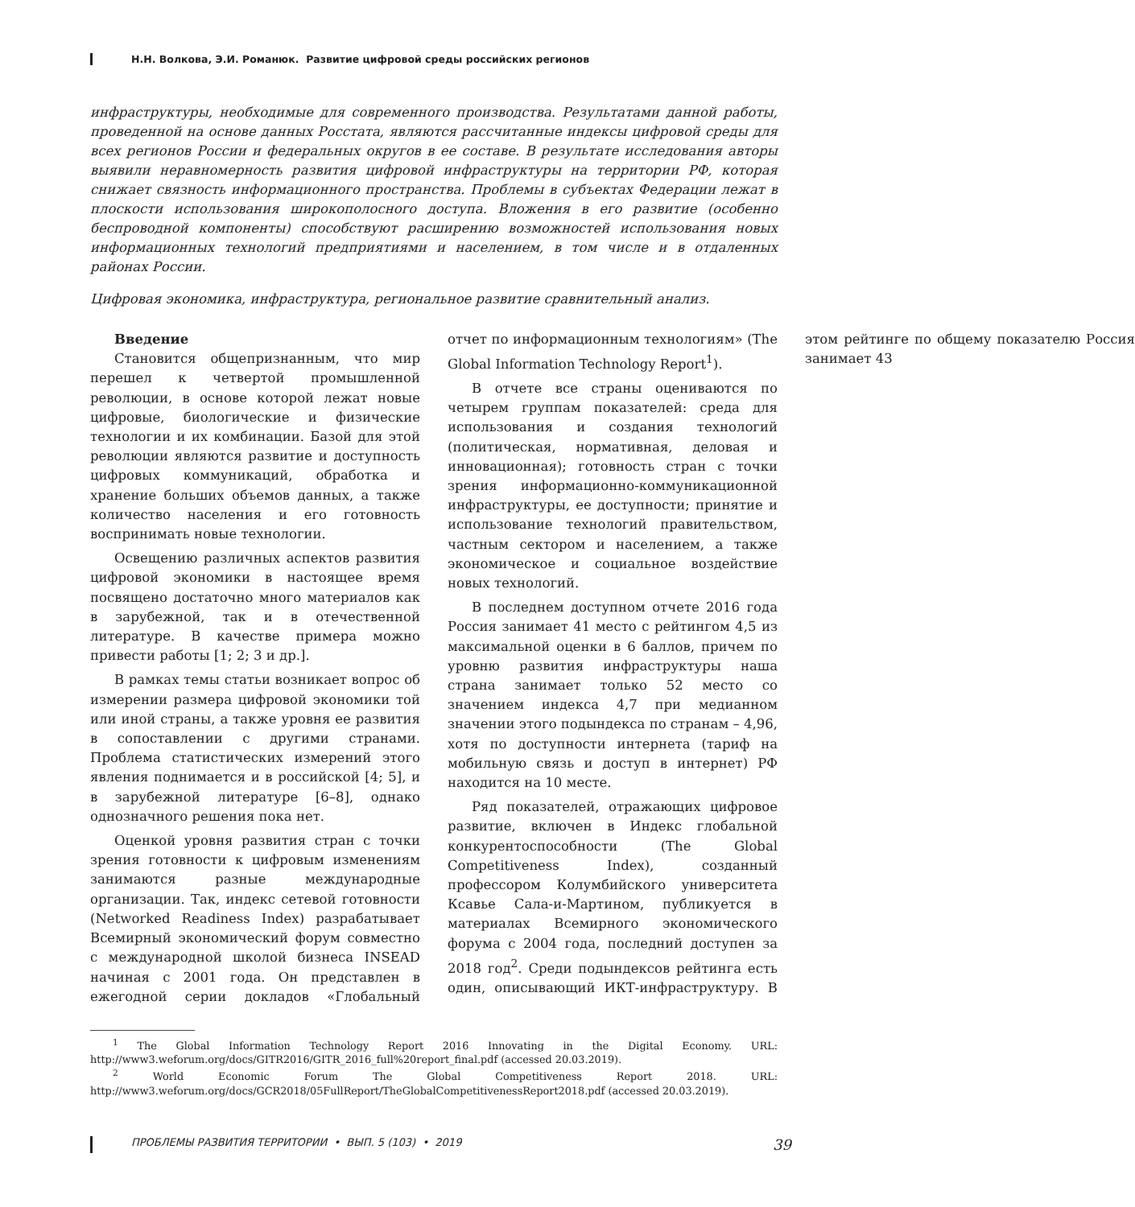Н.Н. Волкова, Э.И. Романюк. Развитие цифровой среды российских регионов
инфраструктуры, необходимые для современного производства. Результатами данной работы, проведенной на основе данных Росстата, являются рассчитанные индексы цифровой среды для всех регионов России и федеральных округов в ее составе. В результате исследования авторы выявили неравномерность развития цифровой инфраструктуры на территории РФ, которая снижает связность информационного пространства. Проблемы в субъектах Федерации лежат в плоскости использования широкополосного доступа. Вложения в его развитие (особенно беспроводной компоненты) способствуют расширению возможностей использования новых информационных технологий предприятиями и населением, в том числе и в отдаленных районах России.
Цифровая экономика, инфраструктура, региональное развитие сравнительный анализ.
Введение
Становится общепризнанным, что мир перешел к четвертой промышленной революции, в основе которой лежат новые цифровые, биологические и физические технологии и их комбинации. Базой для этой революции являются развитие и доступность цифровых коммуникаций, обработка и хранение больших объемов данных, а также количество населения и его готовность воспринимать новые технологии.
Освещению различных аспектов развития цифровой экономики в настоящее время посвящено достаточно много материалов как в зарубежной, так и в отечественной литературе. В качестве примера можно привести работы [1; 2; 3 и др.].
В рамках темы статьи возникает вопрос об измерении размера цифровой экономики той или иной страны, а также уровня ее развития в сопоставлении с другими странами. Проблема статистических измерений этого явления поднимается и в российской [4; 5], и в зарубежной литературе [6–8], однако однозначного решения пока нет.
Оценкой уровня развития стран с точки зрения готовности к цифровым изменениям занимаются разные международные организации. Так, индекс сетевой готовности (Networked Readiness Index) разрабатывает Всемирный экономический форум совместно с международной школой бизнеса INSEAD начиная с 2001 года. Он представлен в ежегодной серии докладов «Глобальный отчет по информационным технологиям» (The Global Information Technology Report<sup>1</sup>).
В отчете все страны оцениваются по четырем группам показателей: среда для использования и создания технологий (политическая, нормативная, деловая и инновационная); готовность стран с точки зрения информационно-коммуникационной инфраструктуры, ее доступности; принятие и использование технологий правительством, частным сектором и населением, а также экономическое и социальное воздействие новых технологий.
В последнем доступном отчете 2016 года Россия занимает 41 место с рейтингом 4,5 из максимальной оценки в 6 баллов, причем по уровню развития инфраструктуры наша страна занимает только 52 место со значением индекса 4,7 при медианном значении этого подындекса по странам – 4,96, хотя по доступности интернета (тариф на мобильную связь и доступ в интернет) РФ находится на 10 месте.
Ряд показателей, отражающих цифровое развитие, включен в Индекс глобальной конкурентоспособности (The Global Competitiveness Index), созданный профессором Колумбийского университета Ксавье Сала-и-Мартином, публикуется в материалах Всемирного экономического форума с 2004 года, последний доступен за 2018 год<sup>2</sup>. Среди подындексов рейтинга есть один, описывающий ИКТ-инфраструктуру. В этом рейтинге по общему показателю Россия занимает 43
<sup>1</sup> The Global Information Technology Report 2016 Innovating in the Digital Economy. URL: http://www3.weforum.org/docs/GITR2016/GITR_2016_full%20report_final.pdf (accessed 20.03.2019).
<sup>2</sup> World Economic Forum The Global Competitiveness Report 2018. URL: http://www3.weforum.org/docs/GCR2018/05FullReport/TheGlobalCompetitivenessReport2018.pdf (accessed 20.03.2019).
ПРОБЛЕМЫ РАЗВИТИЯ ТЕРРИТОРИИ • ВЫП. 5 (103) • 2019 39